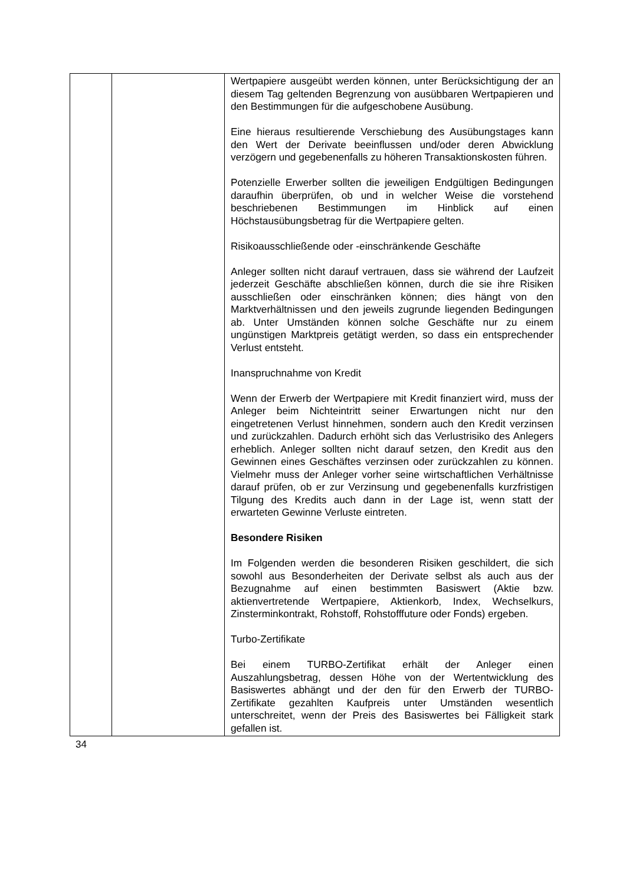| | | Wertpapiere ausgeübt werden können, unter Berücksichtigung der an diesem Tag geltenden Begrenzung von ausübbaren Wertpapieren und den Bestimmungen für die aufgeschobene Ausübung. Eine hieraus resultierende Verschiebung des Ausübungstages kann den Wert der Derivate beeinflussen und/oder deren Abwicklung verzögern und gegebenenfalls zu höheren Transaktionskosten führen. Potenzielle Erwerber sollten die jeweiligen Endgültigen Bedingungen daraufhin überprüfen, ob und in welcher Weise die vorstehend beschriebenen Bestimmungen im Hinblick auf einen Höchstausübungsbetrag für die Wertpapiere gelten. Risikoausschließende oder -einschränkende Geschäfte Anleger sollten nicht darauf vertrauen, dass sie während der Laufzeit jederzeit Geschäfte abschließen können, durch die sie ihre Risiken ausschließen oder einschränken können; dies hängt von den Marktverhältnissen und den jeweils zugrunde liegenden Bedingungen ab. Unter Umständen können solche Geschäfte nur zu einem ungünstigen Marktpreis getätigt werden, so dass ein entsprechender Verlust entsteht. Inanspruchnahme von Kredit Wenn der Erwerb der Wertpapiere mit Kredit finanziert wird, muss der Anleger beim Nichteintritt seiner Erwartungen nicht nur den eingetretenen Verlust hinnehmen, sondern auch den Kredit verzinsen und zurückzahlen. Dadurch erhöht sich das Verlustrisiko des Anlegers erheblich. Anleger sollten nicht darauf setzen, den Kredit aus den Gewinnen eines Geschäftes verzinsen oder zurückzahlen zu können. Vielmehr muss der Anleger vorher seine wirtschaftlichen Verhältnisse darauf prüfen, ob er zur Verzinsung und gegebenenfalls kurzfristigen Tilgung des Kredits auch dann in der Lage ist, wenn statt der erwarteten Gewinne Verluste eintreten. Besondere Risiken Im Folgenden werden die besonderen Risiken geschildert, die sich sowohl aus Besonderheiten der Derivate selbst als auch aus der Bezugnahme auf einen bestimmten Basiswert (Aktie bzw. aktienvertretende Wertpapiere, Aktienkorb, Index, Wechselkurs, Zinsterminkontrakt, Rohstoff, Rohstofffuture oder Fonds) ergeben. Turbo-Zertifikate Bei einem TURBO-Zertifikat erhält der Anleger einen Auszahlungsbetrag, dessen Höhe von der Wertentwicklung des Basiswertes abhängt und der den für den Erwerb der TURBO-Zertifikate gezahlten Kaufpreis unter Umständen wesentlich unterschreitet, wenn der Preis des Basiswertes bei Fälligkeit stark gefallen ist. |
34